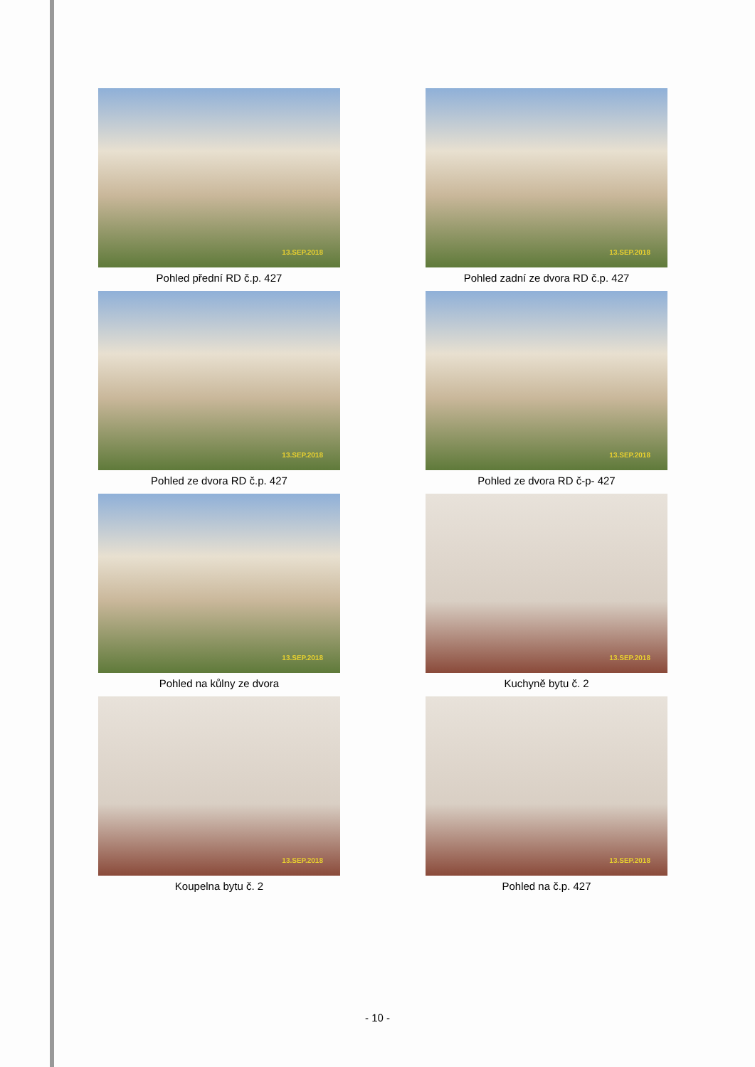13.SEP.2018
Pohled přední RD č.p. 427
13.SEP.2018
Pohled zadní ze dvora RD č.p. 427
13.SEP.2018
Pohled ze dvora RD č.p. 427
13.SEP.2018
Pohled ze dvora RD č-p- 427
13.SEP.2018
Pohled na kůlny ze dvora
13.SEP.2018
Kuchyně bytu č. 2
13.SEP.2018
Koupelna bytu č. 2
13.SEP.2018
Pohled na č.p. 427
- 10 -